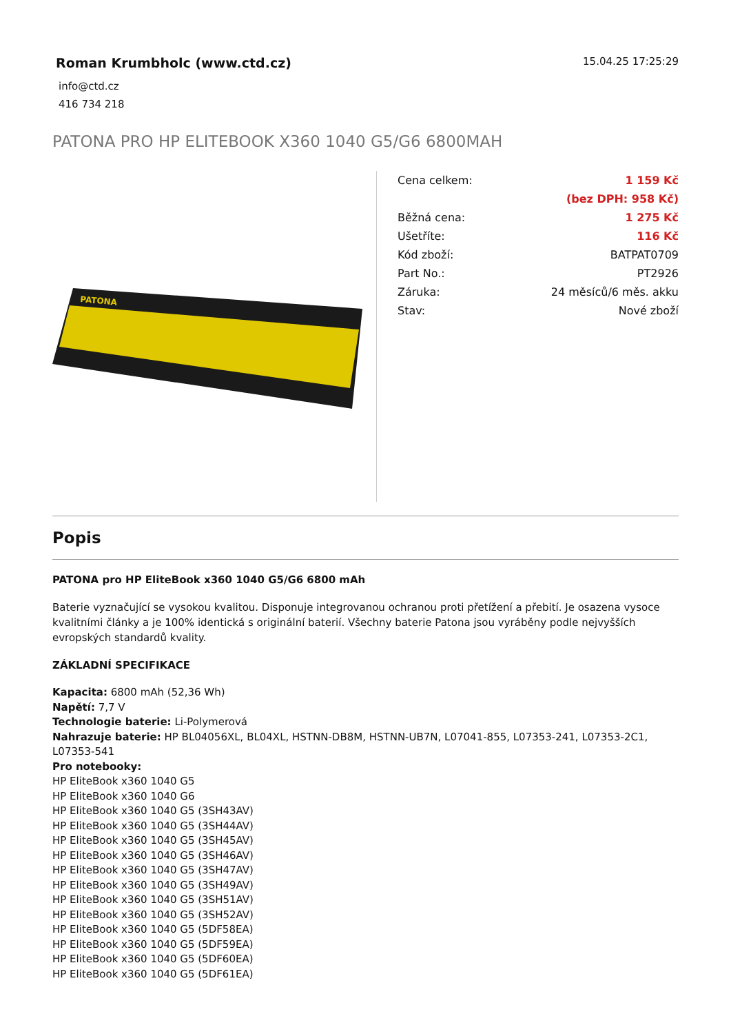Roman Krumbholc (www.ctd.cz)
info@ctd.cz
416 734 218
15.04.25 17:25:29
PATONA PRO HP ELITEBOOK X360 1040 G5/G6 6800MAH
PATONA
| Cena celkem: | 1 159 Kč |
| | (bez DPH: 958 Kč) |
| Běžná cena: | 1 275 Kč |
| Ušetříte: | 116 Kč |
| Kód zboží: | BATPAT0709 |
| Part No.: | PT2926 |
| Záruka: | 24 měsíců/6 měs. akku |
| Stav: | Nové zboží |
Popis
PATONA pro HP EliteBook x360 1040 G5/G6 6800 mAh
Baterie vyznačující se vysokou kvalitou. Disponuje integrovanou ochranou proti přetížení a přebití. Je osazena vysoce kvalitními články a je 100% identická s originální baterií. Všechny baterie Patona jsou vyráběny podle nejvyšších evropských standardů kvality.
ZÁKLADNÍ SPECIFIKACE
Kapacita: 6800 mAh (52,36 Wh)
Napětí: 7,7 V
Technologie baterie: Li-Polymerová
Nahrazuje baterie: HP BL04056XL, BL04XL, HSTNN-DB8M, HSTNN-UB7N, L07041-855, L07353-241, L07353-2C1, L07353-541
Pro notebooky:
HP EliteBook x360 1040 G5
HP EliteBook x360 1040 G6
HP EliteBook x360 1040 G5 (3SH43AV)
HP EliteBook x360 1040 G5 (3SH44AV)
HP EliteBook x360 1040 G5 (3SH45AV)
HP EliteBook x360 1040 G5 (3SH46AV)
HP EliteBook x360 1040 G5 (3SH47AV)
HP EliteBook x360 1040 G5 (3SH49AV)
HP EliteBook x360 1040 G5 (3SH51AV)
HP EliteBook x360 1040 G5 (3SH52AV)
HP EliteBook x360 1040 G5 (5DF58EA)
HP EliteBook x360 1040 G5 (5DF59EA)
HP EliteBook x360 1040 G5 (5DF60EA)
HP EliteBook x360 1040 G5 (5DF61EA)